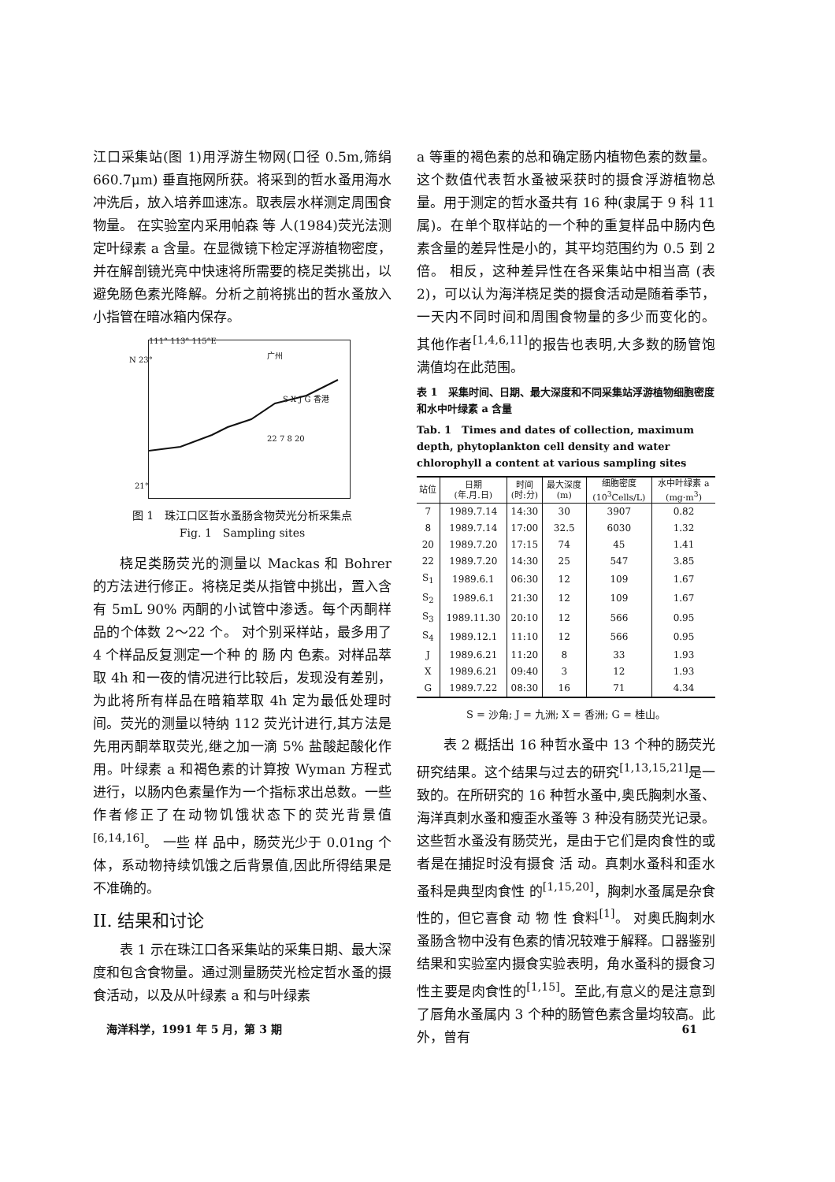江口采集站(图 1)用浮游生物网(口径 0.5m,筛绢 660.7μm) 垂直拖网所获。将采到的哲水蚤用海水冲洗后，放入培养皿速冻。取表层水样测定周围食物量。 在实验室内采用帕森 等 人(1984)荧光法测定叶绿素 a 含量。在显微镜下检定浮游植物密度，并在解剖镜光亮中快速将所需要的桡足类挑出，以避免肠色素光降解。分析之前将挑出的哲水蚤放入小指管在暗冰箱内保存。
111° 113° 115°E
N 23° 广州
S X J G 香港
22 7 8 20
21°
图 1　珠江口区哲水蚤肠含物荧光分析采集点
Fig. 1　Sampling sites
桡足类肠荧光的测量以 Mackas 和 Bohrer 的方法进行修正。将桡足类从指管中挑出，置入含有 5mL 90% 丙酮的小试管中渗透。每个丙酮样品的个体数 2～22 个。 对个别采样站，最多用了 4 个样品反复测定一个种 的 肠 内 色素。对样品萃取 4h 和一夜的情况进行比较后，发现没有差别，为此将所有样品在暗箱萃取 4h 定为最低处理时间。荧光的测量以特纳 112 荧光计进行,其方法是先用丙酮萃取荧光,继之加一滴 5% 盐酸起酸化作用。叶绿素 a 和褐色素的计算按 Wyman 方程式进行，以肠内色素量作为一个指标求出总数。一些作者修正了在动物饥饿状态下的荧光背景值<sup>[6,14,16]</sup>。 一些 样 品中，肠荧光少于 0.01ng 个体，系动物持续饥饿之后背景值,因此所得结果是不准确的。
II. 结果和讨论
表 1 示在珠江口各采集站的采集日期、最大深度和包含食物量。通过测量肠荧光检定哲水蚤的摄食活动，以及从叶绿素 a 和与叶绿素
a 等重的褐色素的总和确定肠内植物色素的数量。这个数值代表哲水蚤被采获时的摄食浮游植物总量。用于测定的哲水蚤共有 16 种(隶属于 9 科 11 属)。在单个取样站的一个种的重复样品中肠内色素含量的差异性是小的，其平均范围约为 0.5 到 2 倍。 相反，这种差异性在各采集站中相当高 (表 2)，可以认为海洋桡足类的摄食活动是随着季节，一天内不同时间和周围食物量的多少而变化的。 其他作者<sup>[1,4,6,11]</sup>的报告也表明,大多数的肠管饱满值均在此范围。
表 1　采集时间、日期、最大深度和不同采集站浮游植物细胞密度和水中叶绿素 a 含量
Tab. 1　Times and dates of collection, maximum depth, phytoplankton cell density and water chlorophyll a content at various sampling sites
| 站位 | 日期 (年.月.日) | 时间 (时:分) | 最大深度 (m) | 细胞密度 (10<sup>3</sup>Cells/L) | 水中叶绿素 a (mg·m<sup>3</sup>) |
| --- | --- | --- | --- | --- | --- |
| 7 | 1989.7.14 | 14:30 | 30 | 3907 | 0.82 |
| 8 | 1989.7.14 | 17:00 | 32.5 | 6030 | 1.32 |
| 20 | 1989.7.20 | 17:15 | 74 | 45 | 1.41 |
| 22 | 1989.7.20 | 14:30 | 25 | 547 | 3.85 |
| S<sub>1</sub> | 1989.6.1 | 06:30 | 12 | 109 | 1.67 |
| S<sub>2</sub> | 1989.6.1 | 21:30 | 12 | 109 | 1.67 |
| S<sub>3</sub> | 1989.11.30 | 20:10 | 12 | 566 | 0.95 |
| S<sub>4</sub> | 1989.12.1 | 11:10 | 12 | 566 | 0.95 |
| J | 1989.6.21 | 11:20 | 8 | 33 | 1.93 |
| X | 1989.6.21 | 09:40 | 3 | 12 | 1.93 |
| G | 1989.7.22 | 08:30 | 16 | 71 | 4.34 |
S = 沙角; J = 九洲; X = 香洲; G = 桂山。
表 2 概括出 16 种哲水蚤中 13 个种的肠荧光研究结果。这个结果与过去的研究<sup>[1,13,15,21]</sup>是一致的。在所研究的 16 种哲水蚤中,奥氏胸刺水蚤、海洋真刺水蚤和瘦歪水蚤等 3 种没有肠荧光记录。这些哲水蚤没有肠荧光，是由于它们是肉食性的或者是在捕捉时没有摄食 活 动。真刺水蚤科和歪水蚤科是典型肉食性 的<sup>[1,15,20]</sup>，胸刺水蚤属是杂食性的，但它喜食 动 物 性 食料<sup>[1]</sup>。 对奥氏胸刺水蚤肠含物中没有色素的情况较难于解释。口器鉴别结果和实验室内摄食实验表明，角水蚤科的摄食习性主要是肉食性的<sup>[1,15]</sup>。至此,有意义的是注意到了唇角水蚤属内 3 个种的肠管色素含量均较高。此外，曾有
海洋科学，1991 年 5 月，第 3 期 61